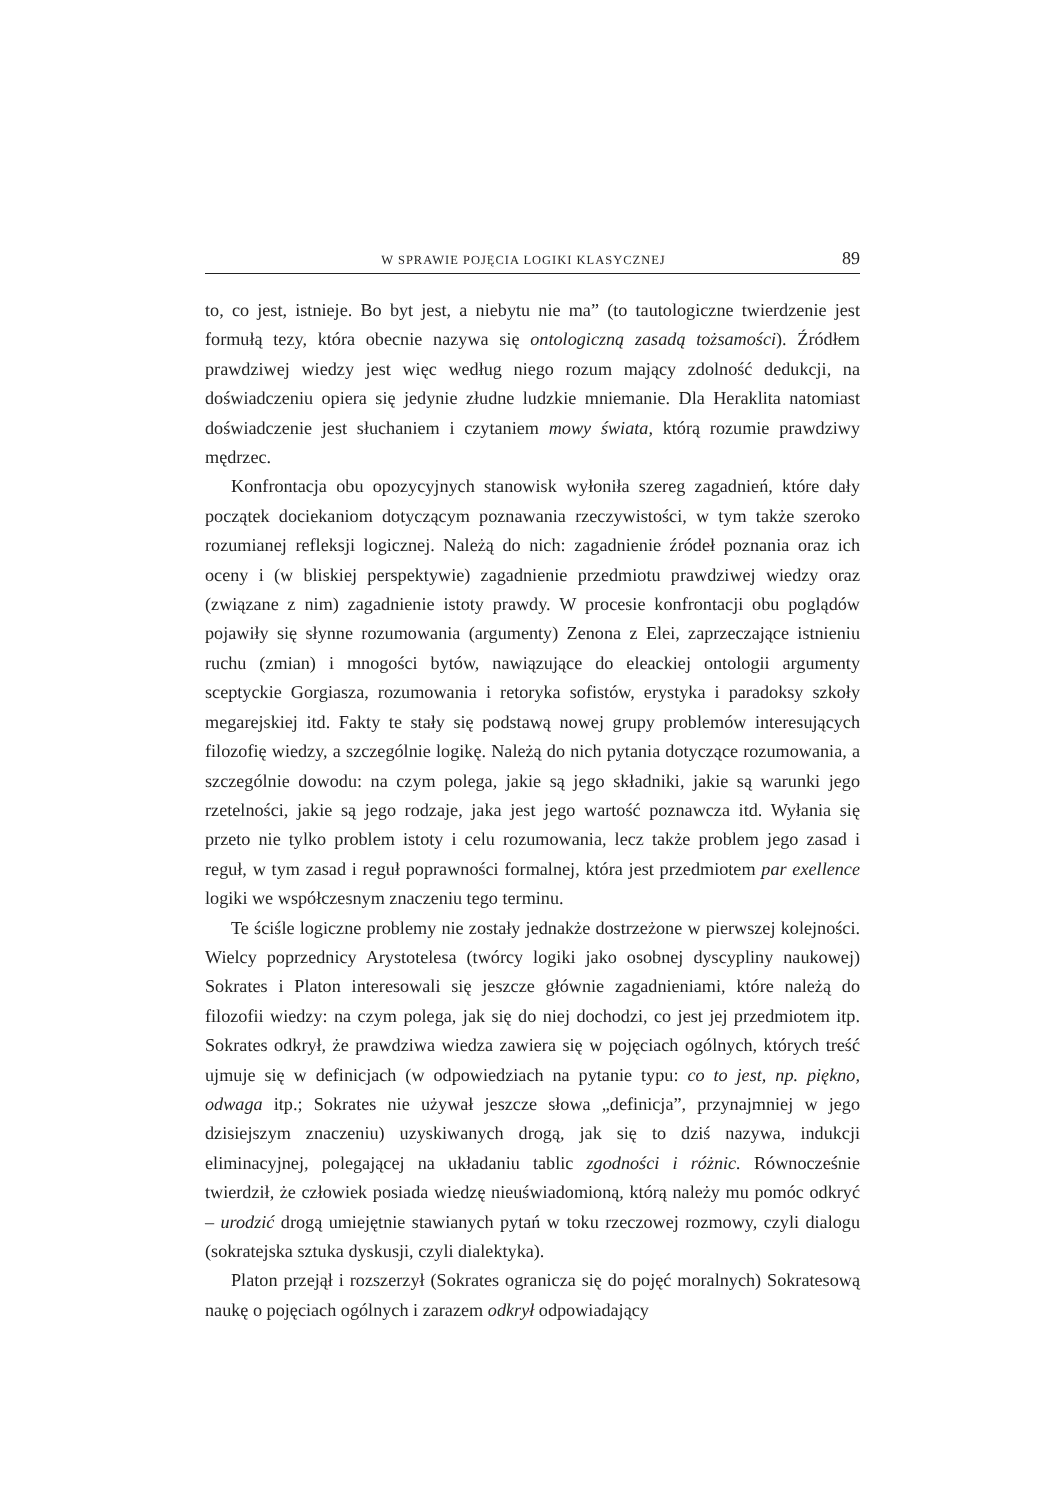W SPRAWIE POJĘCIA LOGIKI KLASYCZNEJ 89
to, co jest, istnieje. Bo byt jest, a niebytu nie ma” (to tautologiczne twierdzenie jest formułą tezy, która obecnie nazywa się ontologiczną zasadą tożsamości). Źródłem prawdziwej wiedzy jest więc według niego rozum mający zdolność dedukcji, na doświadczeniu opiera się jedynie złudne ludzkie mniemanie. Dla Heraklita natomiast doświadczenie jest słuchaniem i czytaniem mowy świata, którą rozumie prawdziwy mędrzec.
Konfrontacja obu opozycyjnych stanowisk wyłoniła szereg zagadnień, które dały początek dociekaniom dotyczącym poznawania rzeczywistości, w tym także szeroko rozumianej refleksji logicznej. Należą do nich: zagadnienie źródeł poznania oraz ich oceny i (w bliskiej perspektywie) zagadnienie przedmiotu prawdziwej wiedzy oraz (związane z nim) zagadnienie istoty prawdy. W procesie konfrontacji obu poglądów pojawiły się słynne rozumowania (argumenty) Zenona z Elei, zaprzeczające istnieniu ruchu (zmian) i mnogości bytów, nawiązujące do eleackiej ontologii argumenty sceptyckie Gorgiasza, rozumowania i retoryka sofistów, erystyka i paradoksy szkoły megarejskiej itd. Fakty te stały się podstawą nowej grupy problemów interesujących filozofię wiedzy, a szczególnie logikę. Należą do nich pytania dotyczące rozumowania, a szczególnie dowodu: na czym polega, jakie są jego składniki, jakie są warunki jego rzetelności, jakie są jego rodzaje, jaka jest jego wartość poznawcza itd. Wyłania się przeto nie tylko problem istoty i celu rozumowania, lecz także problem jego zasad i reguł, w tym zasad i reguł poprawności formalnej, która jest przedmiotem par exellence logiki we współczesnym znaczeniu tego terminu.
Te ściśle logiczne problemy nie zostały jednakże dostrzeżone w pierwszej kolejności. Wielcy poprzednicy Arystotelesa (twórcy logiki jako osobnej dyscypliny naukowej) Sokrates i Platon interesowali się jeszcze głównie zagadnieniami, które należą do filozofii wiedzy: na czym polega, jak się do niej dochodzi, co jest jej przedmiotem itp. Sokrates odkrył, że prawdziwa wiedza zawiera się w pojęciach ogólnych, których treść ujmuje się w definicjach (w odpowiedziach na pytanie typu: co to jest, np. piękno, odwaga itp.; Sokrates nie używał jeszcze słowa „definicja”, przynajmniej w jego dzisiejszym znaczeniu) uzyskiwanych drogą, jak się to dziś nazywa, indukcji eliminacyjnej, polegającej na układaniu tablic zgodności i różnic. Równocześnie twierdził, że człowiek posiada wiedzę nieuświadomioną, którą należy mu pomóc odkryć – urodzić drogą umiejętnie stawianych pytań w toku rzeczowej rozmowy, czyli dialogu (sokratejska sztuka dyskusji, czyli dialektyka).
Platon przejął i rozszerzył (Sokrates ogranicza się do pojęć moralnych) Sokratesową naukę o pojęciach ogólnych i zarazem odkrył odpowiadający